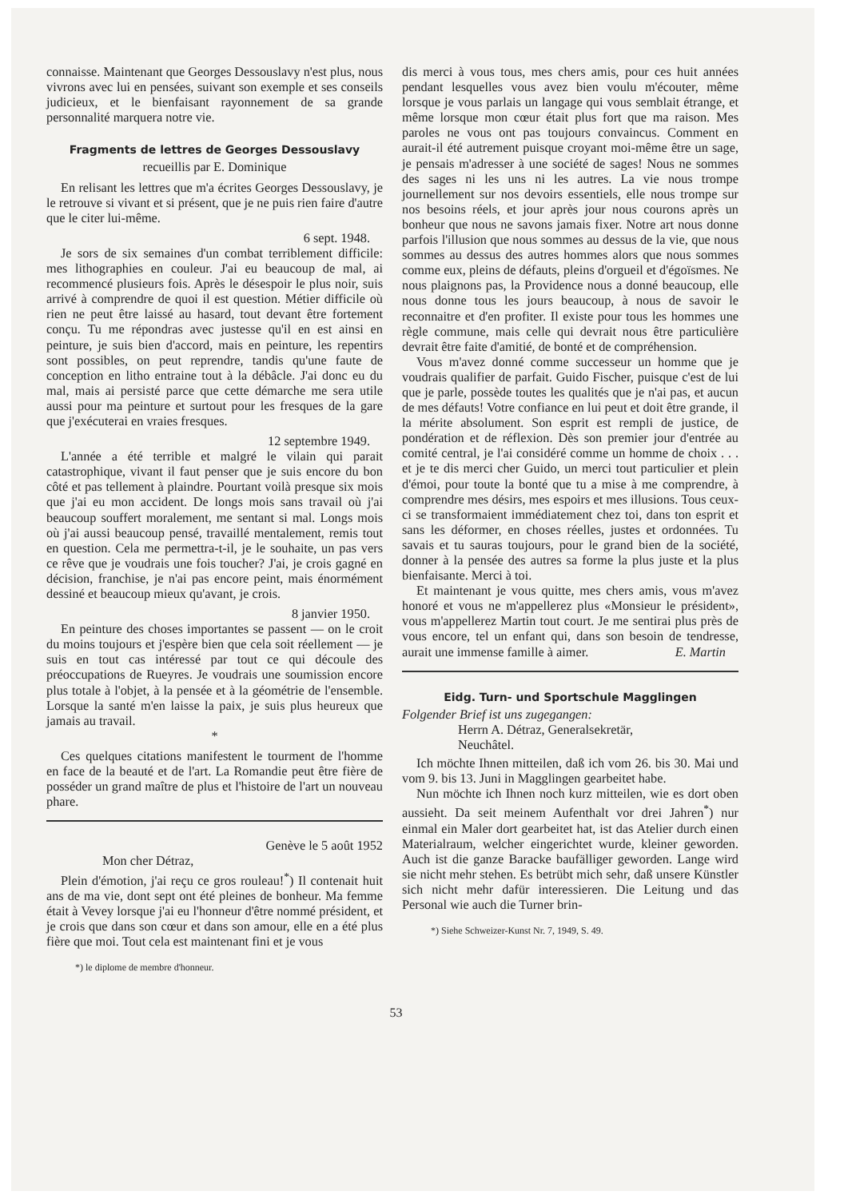connaisse. Maintenant que Georges Dessouslavy n'est plus, nous vivrons avec lui en pensées, suivant son exemple et ses conseils judicieux, et le bienfaisant rayonnement de sa grande personnalité marquera notre vie.
Fragments de lettres de Georges Dessouslavy
recueillis par E. Dominique
En relisant les lettres que m'a écrites Georges Dessouslavy, je le retrouve si vivant et si présent, que je ne puis rien faire d'autre que le citer lui-même.
6 sept. 1948.
Je sors de six semaines d'un combat terriblement difficile: mes lithographies en couleur. J'ai eu beaucoup de mal, ai recommencé plusieurs fois. Après le désespoir le plus noir, suis arrivé à comprendre de quoi il est question. Métier difficile où rien ne peut être laissé au hasard, tout devant être fortement conçu. Tu me répondras avec justesse qu'il en est ainsi en peinture, je suis bien d'accord, mais en peinture, les repentirs sont possibles, on peut reprendre, tandis qu'une faute de conception en litho entraine tout à la débâcle. J'ai donc eu du mal, mais ai persisté parce que cette démarche me sera utile aussi pour ma peinture et surtout pour les fresques de la gare que j'exécuterai en vraies fresques.
12 septembre 1949.
L'année a été terrible et malgré le vilain qui parait catastrophique, vivant il faut penser que je suis encore du bon côté et pas tellement à plaindre. Pourtant voilà presque six mois que j'ai eu mon accident. De longs mois sans travail où j'ai beaucoup souffert moralement, me sentant si mal. Longs mois où j'ai aussi beaucoup pensé, travaillé mentalement, remis tout en question. Cela me permettra-t-il, je le souhaite, un pas vers ce rêve que je voudrais une fois toucher? J'ai, je crois gagné en décision, franchise, je n'ai pas encore peint, mais énormément dessiné et beaucoup mieux qu'avant, je crois.
8 janvier 1950.
En peinture des choses importantes se passent — on le croit du moins toujours et j'espère bien que cela soit réellement — je suis en tout cas intéressé par tout ce qui découle des préoccupations de Rueyres. Je voudrais une soumission encore plus totale à l'objet, à la pensée et à la géométrie de l'ensemble. Lorsque la santé m'en laisse la paix, je suis plus heureux que jamais au travail.
*
Ces quelques citations manifestent le tourment de l'homme en face de la beauté et de l'art. La Romandie peut être fière de posséder un grand maître de plus et l'histoire de l'art un nouveau phare.
Genève le 5 août 1952
Mon cher Détraz,
Plein d'émotion, j'ai reçu ce gros rouleau!<sup>*</sup>) Il contenait huit ans de ma vie, dont sept ont été pleines de bonheur. Ma femme était à Vevey lorsque j'ai eu l'honneur d'être nommé président, et je crois que dans son cœur et dans son amour, elle en a été plus fière que moi. Tout cela est maintenant fini et je vous
*) le diplome de membre d'honneur.
dis merci à vous tous, mes chers amis, pour ces huit années pendant lesquelles vous avez bien voulu m'écouter, même lorsque je vous parlais un langage qui vous semblait étrange, et même lorsque mon cœur était plus fort que ma raison. Mes paroles ne vous ont pas toujours convaincus. Comment en aurait-il été autrement puisque croyant moi-même être un sage, je pensais m'adresser à une société de sages! Nous ne sommes des sages ni les uns ni les autres. La vie nous trompe journellement sur nos devoirs essentiels, elle nous trompe sur nos besoins réels, et jour après jour nous courons après un bonheur que nous ne savons jamais fixer. Notre art nous donne parfois l'illusion que nous sommes au dessus de la vie, que nous sommes au dessus des autres hommes alors que nous sommes comme eux, pleins de défauts, pleins d'orgueil et d'égoïsmes. Ne nous plaignons pas, la Providence nous a donné beaucoup, elle nous donne tous les jours beaucoup, à nous de savoir le reconnaitre et d'en profiter. Il existe pour tous les hommes une règle commune, mais celle qui devrait nous être particulière devrait être faite d'amitié, de bonté et de compréhension.
Vous m'avez donné comme successeur un homme que je voudrais qualifier de parfait. Guido Fischer, puisque c'est de lui que je parle, possède toutes les qualités que je n'ai pas, et aucun de mes défauts! Votre confiance en lui peut et doit être grande, il la mérite absolument. Son esprit est rempli de justice, de pondération et de réflexion. Dès son premier jour d'entrée au comité central, je l'ai considéré comme un homme de choix . . . et je te dis merci cher Guido, un merci tout particulier et plein d'émoi, pour toute la bonté que tu a mise à me comprendre, à comprendre mes désirs, mes espoirs et mes illusions. Tous ceux-ci se transformaient immédiatement chez toi, dans ton esprit et sans les déformer, en choses réelles, justes et ordonnées. Tu savais et tu sauras toujours, pour le grand bien de la société, donner à la pensée des autres sa forme la plus juste et la plus bienfaisante. Merci à toi.
Et maintenant je vous quitte, mes chers amis, vous m'avez honoré et vous ne m'appellerez plus «Monsieur le président», vous m'appellerez Martin tout court. Je me sentirai plus près de vous encore, tel un enfant qui, dans son besoin de tendresse, aurait une immense famille à aimer. E. Martin
Eidg. Turn- und Sportschule Magglingen
Folgender Brief ist uns zugegangen:
Herrn A. Détraz, Generalsekretär,
Neuchâtel.
Ich möchte Ihnen mitteilen, daß ich vom 26. bis 30. Mai und vom 9. bis 13. Juni in Magglingen gearbeitet habe.
Nun möchte ich Ihnen noch kurz mitteilen, wie es dort oben aussieht. Da seit meinem Aufenthalt vor drei Jahren<sup>*</sup>) nur einmal ein Maler dort gearbeitet hat, ist das Atelier durch einen Materialraum, welcher eingerichtet wurde, kleiner geworden. Auch ist die ganze Baracke baufälliger geworden. Lange wird sie nicht mehr stehen. Es betrübt mich sehr, daß unsere Künstler sich nicht mehr dafür interessieren. Die Leitung und das Personal wie auch die Turner brin-
*) Siehe Schweizer-Kunst Nr. 7, 1949, S. 49.
53